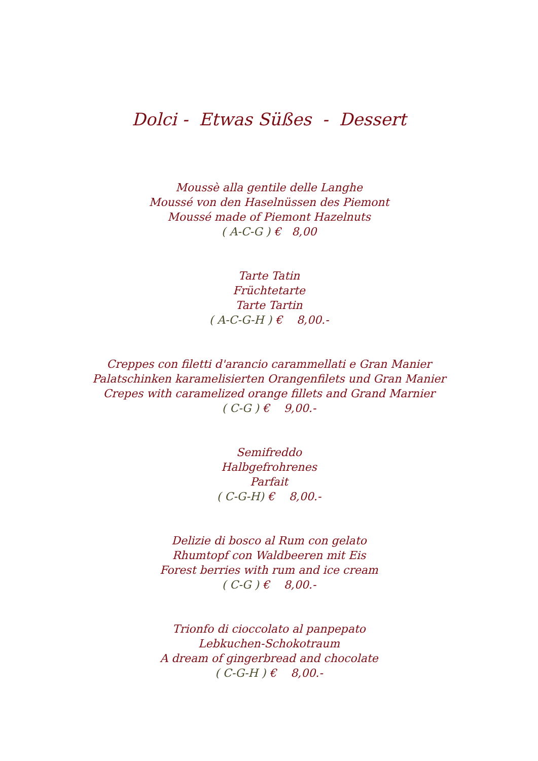Dolci - Etwas Süßes - Dessert
Moussè alla gentile delle Langhe
Moussé von den Haselnüssen des Piemont
Moussé made of Piemont Hazelnuts
( A-C-G ) € 8,00
Tarte Tatin
Früchtetarte
Tarte Tartin
( A-C-G-H ) € 8,00.-
Creppes con filetti d'arancio carammellati e Gran Manier
Palatschinken karamelisierten Orangenfilets und Gran Manier
Crepes with caramelized orange fillets and Grand Marnier
( C-G ) € 9,00.-
Semifreddo
Halbgefrohrenes
Parfait
( C-G-H) € 8,00.-
Delizie di bosco al Rum con gelato
Rhumtopf con Waldbeeren mit Eis
Forest berries with rum and ice cream
( C-G ) € 8,00.-
Trionfo di cioccolato al panpepato
Lebkuchen-Schokotraum
A dream of gingerbread and chocolate
( C-G-H ) € 8,00.-